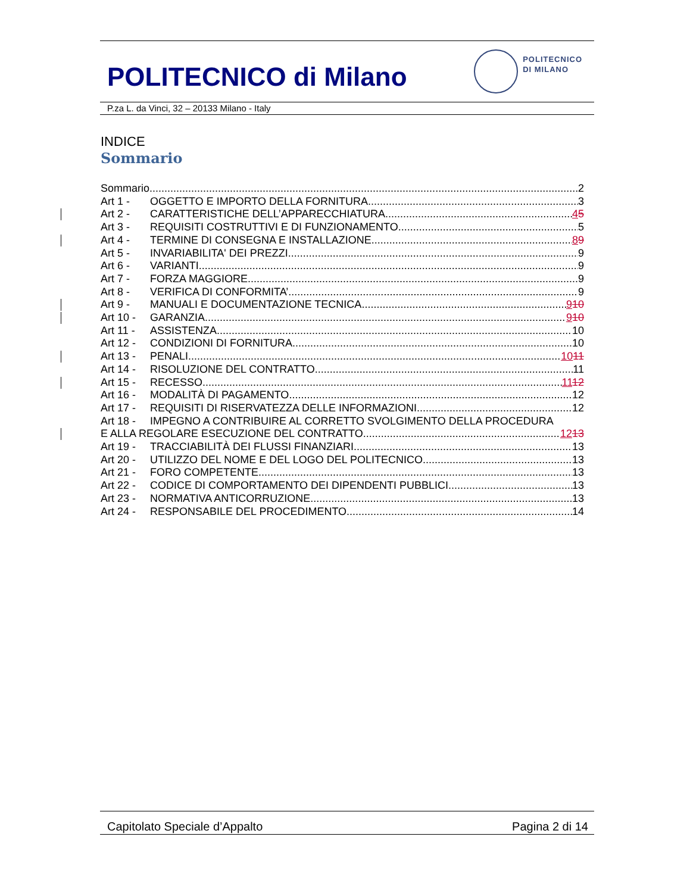POLITECNICO di Milano
POLITECNICO
DI MILANO
P.za L. da Vinci, 32 – 20133 Milano - Italy
INDICE
Sommario
Sommario 2
Art 1 - OGGETTO E IMPORTO DELLA FORNITURA 3
Art 2 - CARATTERISTICHE DELL’APPARECCHIATURA 45
Art 3 - REQUISITI COSTRUTTIVI E DI FUNZIONAMENTO 5
Art 4 - TERMINE DI CONSEGNA E INSTALLAZIONE 89
Art 5 - INVARIABILITA' DEI PREZZI 9
Art 6 - VARIANTI 9
Art 7 - FORZA MAGGIORE 9
Art 8 - VERIFICA DI CONFORMITA’ 9
Art 9 - MANUALI E DOCUMENTAZIONE TECNICA 910
Art 10 - GARANZIA 910
Art 11 - ASSISTENZA 10
Art 12 - CONDIZIONI DI FORNITURA 10
Art 13 - PENALI 1011
Art 14 - RISOLUZIONE DEL CONTRATTO 11
Art 15 - RECESSO 1112
Art 16 - MODALITÀ DI PAGAMENTO 12
Art 17 - REQUISITI DI RISERVATEZZA DELLE INFORMAZIONI 12
Art 18 - IMPEGNO A CONTRIBUIRE AL CORRETTO SVOLGIMENTO DELLA PROCEDURA
E ALLA REGOLARE ESECUZIONE DEL CONTRATTO 1213
Art 19 - TRACCIABILITÀ DEI FLUSSI FINANZIARI 13
Art 20 - UTILIZZO DEL NOME E DEL LOGO DEL POLITECNICO 13
Art 21 - FORO COMPETENTE 13
Art 22 - CODICE DI COMPORTAMENTO DEI DIPENDENTI PUBBLICI 13
Art 23 - NORMATIVA ANTICORRUZIONE 13
Art 24 - RESPONSABILE DEL PROCEDIMENTO 14
Capitolato Speciale d’Appalto Pagina 2 di 14